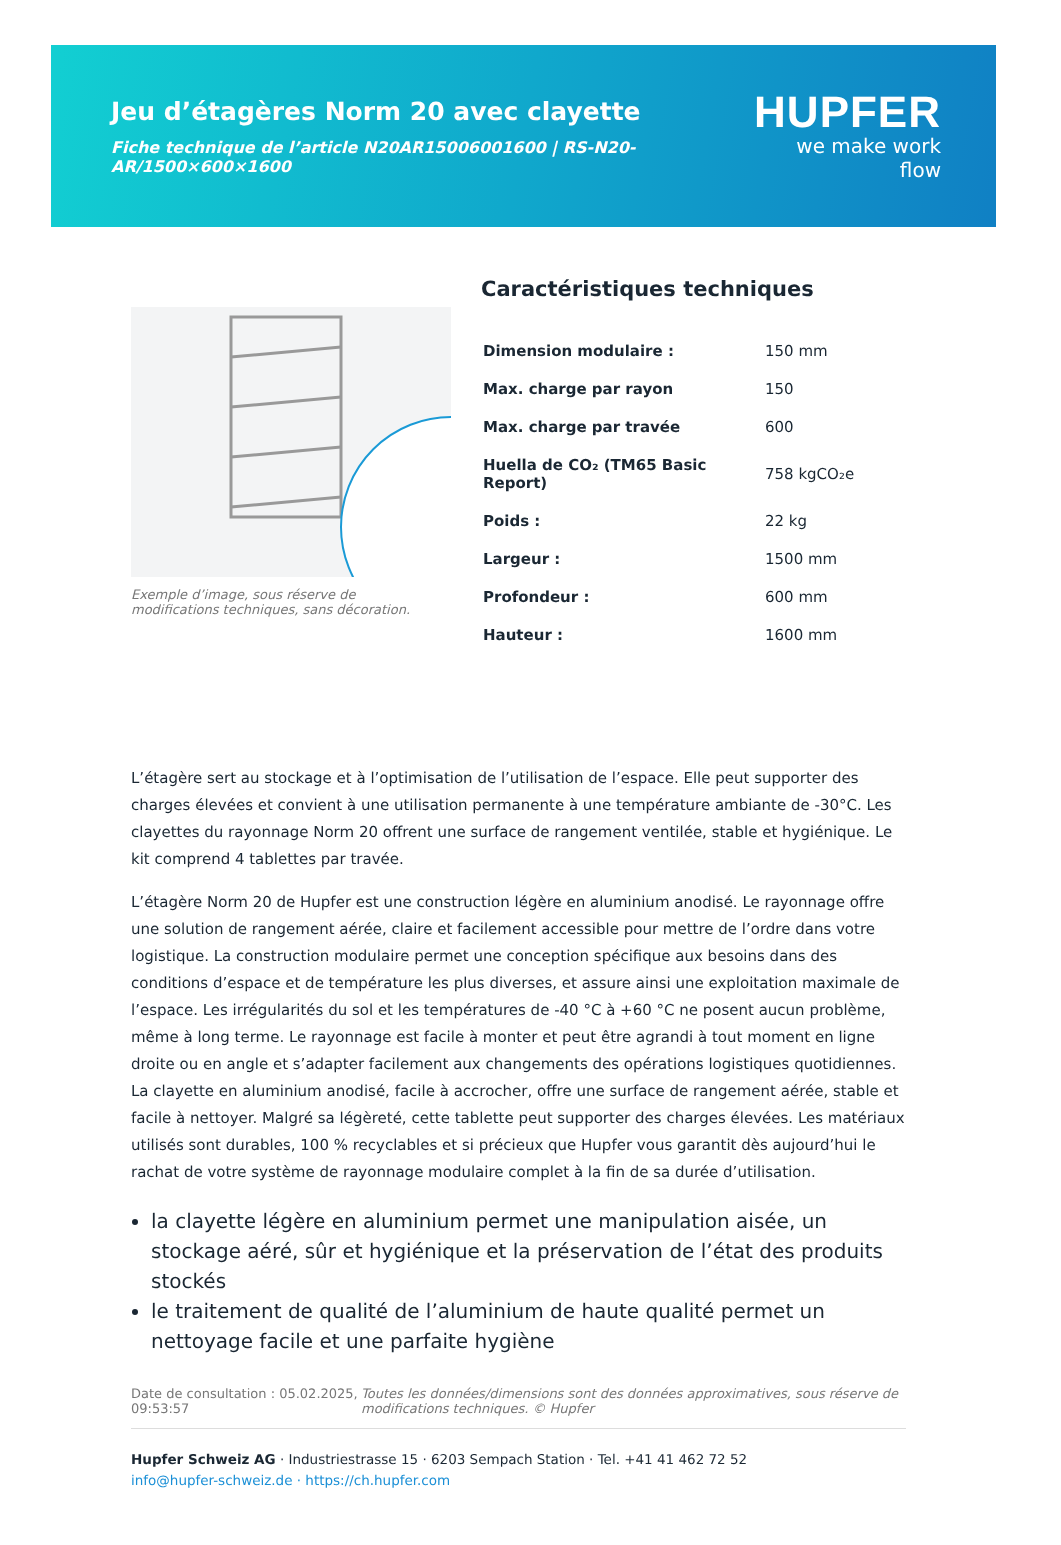Jeu d’étagères Norm 20 avec clayette
Fiche technique de l’article N20AR15006001600 | RS-N20-AR/1500×600×1600
HUPFER
we make work flow
Exemple d’image, sous réserve de modifications techniques, sans décoration.
Caractéristiques techniques
| Dimension modulaire : | 150 mm |
| Max. charge par rayon | 150 |
| Max. charge par travée | 600 |
| Huella de CO₂ (TM65 Basic Report) | 758 kgCO₂e |
| Poids : | 22 kg |
| Largeur : | 1500 mm |
| Profondeur : | 600 mm |
| Hauteur : | 1600 mm |
L’étagère sert au stockage et à l’optimisation de l’utilisation de l’espace. Elle peut supporter des charges élevées et convient à une utilisation permanente à une température ambiante de -30°C. Les clayettes du rayonnage Norm 20 offrent une surface de rangement ventilée, stable et hygiénique. Le kit comprend 4 tablettes par travée.
L’étagère Norm 20 de Hupfer est une construction légère en aluminium anodisé. Le rayonnage offre une solution de rangement aérée, claire et facilement accessible pour mettre de l’ordre dans votre logistique. La construction modulaire permet une conception spécifique aux besoins dans des conditions d’espace et de température les plus diverses, et assure ainsi une exploitation maximale de l’espace. Les irrégularités du sol et les températures de -40 °C à +60 °C ne posent aucun problème, même à long terme. Le rayonnage est facile à monter et peut être agrandi à tout moment en ligne droite ou en angle et s’adapter facilement aux changements des opérations logistiques quotidiennes. La clayette en aluminium anodisé, facile à accrocher, offre une surface de rangement aérée, stable et facile à nettoyer. Malgré sa légèreté, cette tablette peut supporter des charges élevées. Les matériaux utilisés sont durables, 100 % recyclables et si précieux que Hupfer vous garantit dès aujourd’hui le rachat de votre système de rayonnage modulaire complet à la fin de sa durée d’utilisation.
la clayette légère en aluminium permet une manipulation aisée, un stockage aéré, sûr et hygiénique et la préservation de l’état des produits stockés
le traitement de qualité de l’aluminium de haute qualité permet un nettoyage facile et une parfaite hygiène
Date de consultation : 05.02.2025, 09:53:57
Toutes les données/dimensions sont des données approximatives, sous réserve de modifications techniques. © Hupfer
Hupfer Schweiz AG · Industriestrasse 15 · 6203 Sempach Station · Tel. +41 41 462 72 52
info@hupfer-schweiz.de · https://ch.hupfer.com